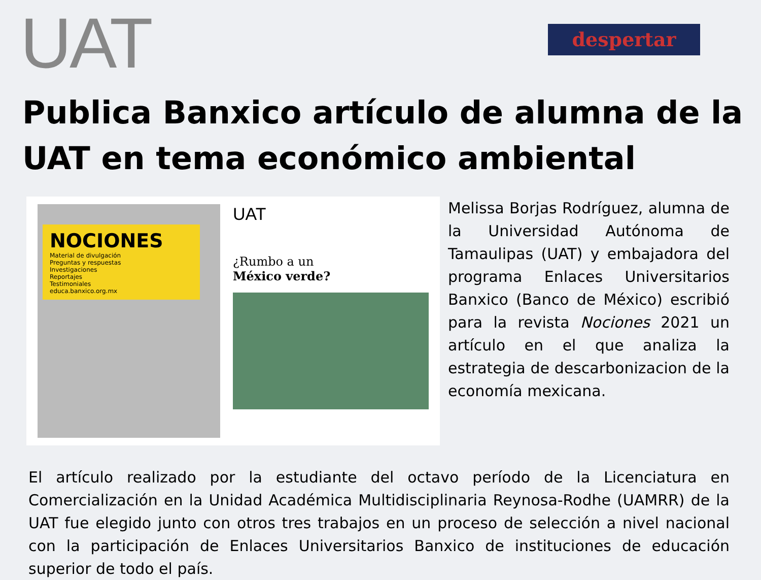UAT
despertar
Publica Banxico artículo de alumna de la UAT en tema económico ambiental
NOCIONES
Material de divulgación
Preguntas y respuestas
Investigaciones
Reportajes
Testimoniales
educa.banxico.org.mx
UAT
¿Rumbo a un
México verde?
Melissa Borjas Rodríguez, alumna de la Universidad Autónoma de Tamaulipas (UAT) y embajadora del programa Enlaces Universitarios Banxico (Banco de México) escribió para la revista Nociones 2021 un artículo en el que analiza la estrategia de descarbonizacion de la economía mexicana.
El artículo realizado por la estudiante del octavo período de la Licenciatura en Comercialización en la Unidad Académica Multidisciplinaria Reynosa-Rodhe (UAMRR) de la UAT fue elegido junto con otros tres trabajos en un proceso de selección a nivel nacional con la participación de Enlaces Universitarios Banxico de instituciones de educación superior de todo el país.